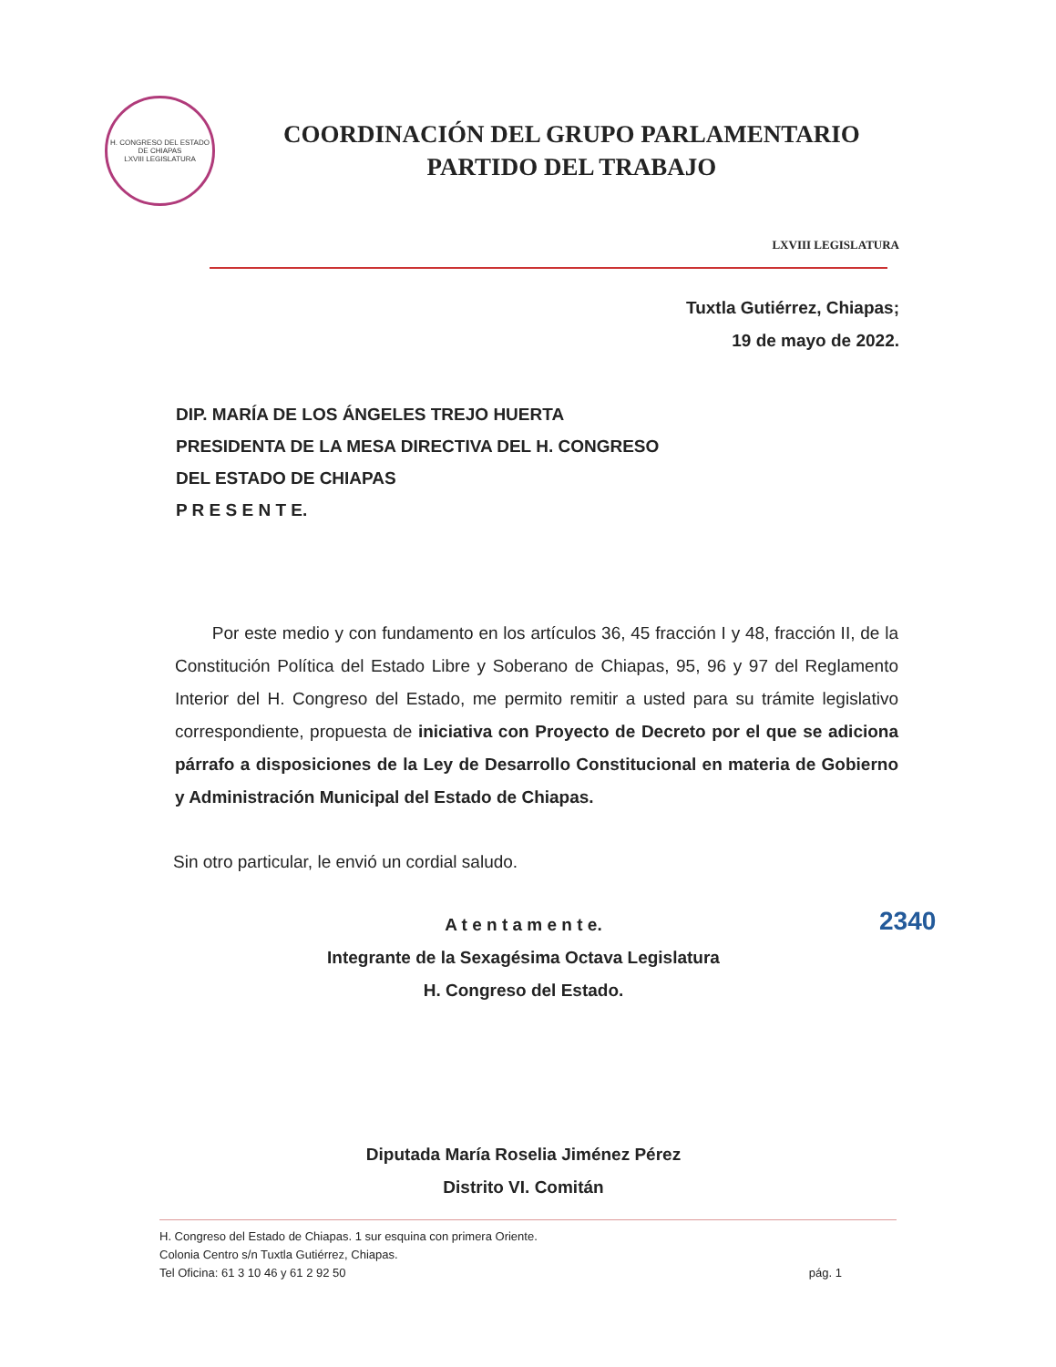H. CONGRESO DEL ESTADO DE CHIAPAS
LXVIII LEGISLATURA
COORDINACIÓN DEL GRUPO PARLAMENTARIO
PARTIDO DEL TRABAJO
LXVIII LEGISLATURA
Tuxtla Gutiérrez, Chiapas;
19 de mayo de 2022.
DIP. MARÍA DE LOS ÁNGELES TREJO HUERTA
PRESIDENTA DE LA MESA DIRECTIVA DEL H. CONGRESO
DEL ESTADO DE CHIAPAS
P R E S E N T E.
Por este medio y con fundamento en los artículos 36, 45 fracción I y 48, fracción II, de la Constitución Política del Estado Libre y Soberano de Chiapas, 95, 96 y 97 del Reglamento Interior del H. Congreso del Estado, me permito remitir a usted para su trámite legislativo correspondiente, propuesta de iniciativa con Proyecto de Decreto por el que se adiciona párrafo a disposiciones de la Ley de Desarrollo Constitucional en materia de Gobierno y Administración Municipal del Estado de Chiapas.
Sin otro particular, le envió un cordial saludo.
A t e n t a m e n t e.
Integrante de la Sexagésima Octava Legislatura
H. Congreso del Estado.
Diputada María Roselia Jiménez Pérez
Distrito VI. Comitán
2340
H. Congreso del Estado de Chiapas. 1 sur esquina con primera Oriente.
Colonia Centro s/n Tuxtla Gutiérrez, Chiapas.
Tel Oficina: 61 3 10 46 y 61 2 92 50 pág. 1